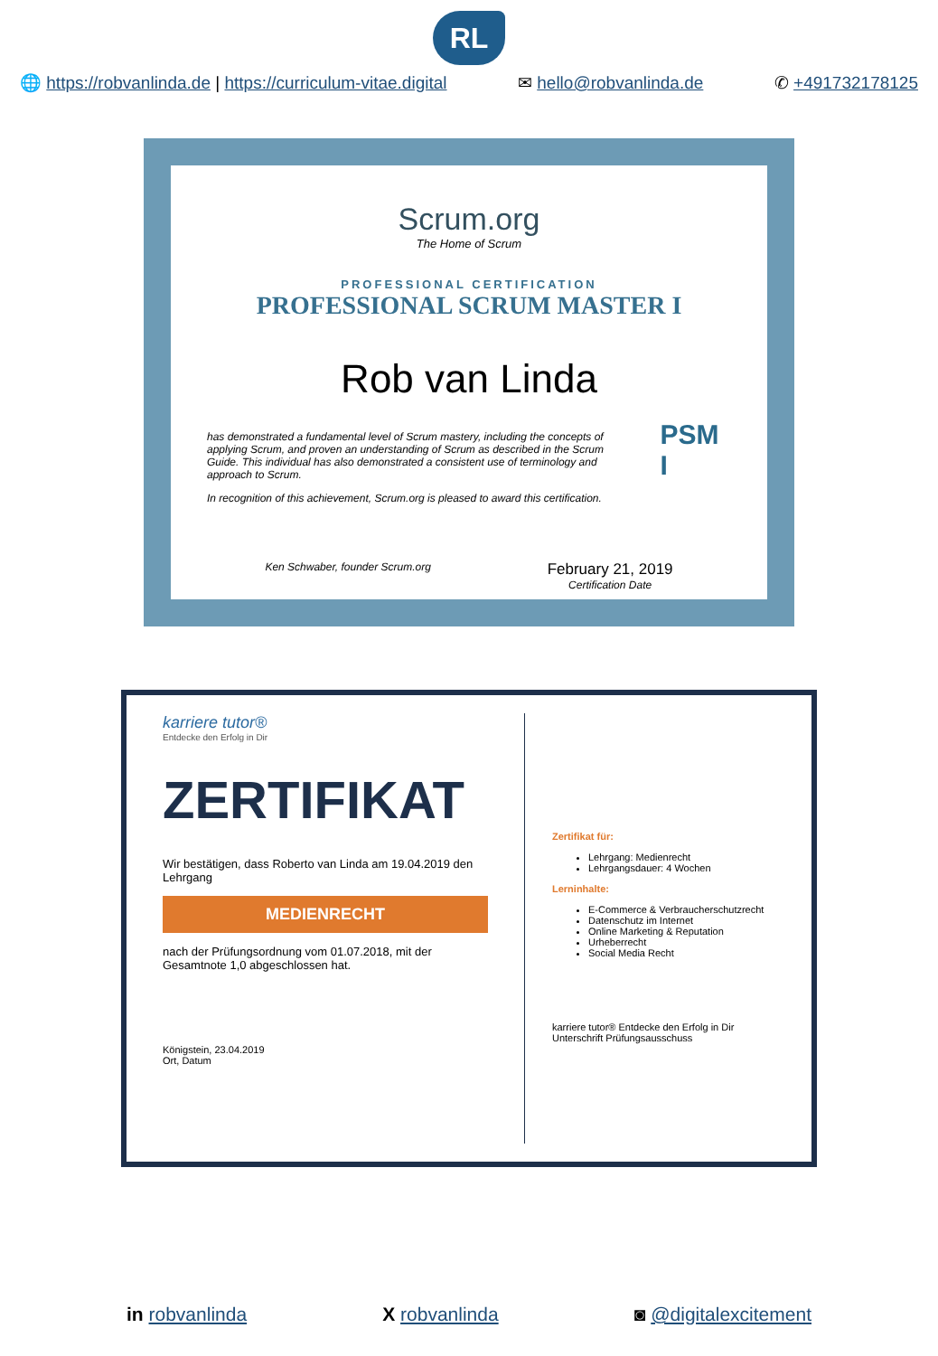RL
🌐 https://robvanlinda.de | https://curriculum-vitae.digital ✉ hello@robvanlinda.de ✆ +491732178125
Scrum.org
The Home of Scrum
PROFESSIONAL CERTIFICATION
PROFESSIONAL SCRUM MASTER I
Rob van Linda
has demonstrated a fundamental level of Scrum mastery, including the concepts of applying Scrum, and proven an understanding of Scrum as described in the Scrum Guide. This individual has also demonstrated a consistent use of terminology and approach to Scrum.
In recognition of this achievement, Scrum.org is pleased to award this certification.
PSM I
Ken Schwaber, founder Scrum.org February 21, 2019
Certification Date
karriere tutor®
Entdecke den Erfolg in Dir
ZERTIFIKAT
Wir bestätigen, dass Roberto van Linda am 19.04.2019 den Lehrgang
MEDIENRECHT
nach der Prüfungsordnung vom 01.07.2018, mit der Gesamtnote 1,0 abgeschlossen hat.
Königstein, 23.04.2019
Ort, Datum
Zertifikat für:
Lehrgang: Medienrecht
Lehrgangsdauer: 4 Wochen
Lerninhalte:
E-Commerce & Verbraucherschutzrecht
Datenschutz im Internet
Online Marketing & Reputation
Urheberrecht
Social Media Recht
karriere tutor® Entdecke den Erfolg in Dir
Unterschrift Prüfungsausschuss
in robvanlinda X robvanlinda ◙ @digitalexcitement